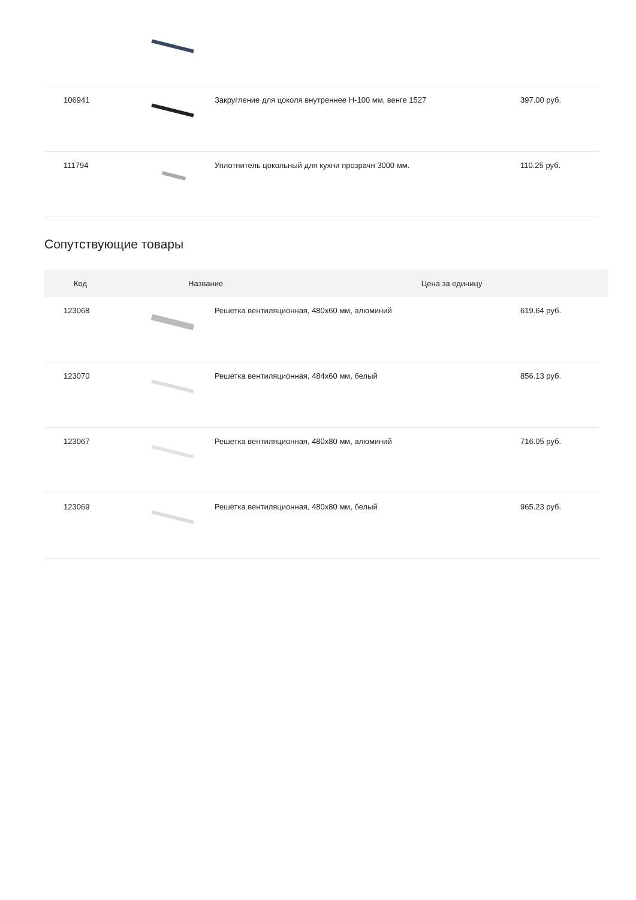| 106941 | | Закругление для цоколя внутреннее H-100 мм, венге 1527 | 397.00 руб. |
| 111794 | | Уплотнитель цокольный для кухни прозрачн 3000 мм. | 110.25 руб. |
Сопутствующие товары
| Код | | Название | Цена за единицу |
| --- | --- | --- | --- |
| 123068 | | Решетка вентиляционная, 480x60 мм, алюминий | 619.64 руб. |
| 123070 | | Решетка вентиляционная, 484x60 мм, белый | 856.13 руб. |
| 123067 | | Решетка вентиляционная, 480x80 мм, алюминий | 716.05 руб. |
| 123069 | | Решетка вентиляционная, 480x80 мм, белый | 965.23 руб. |